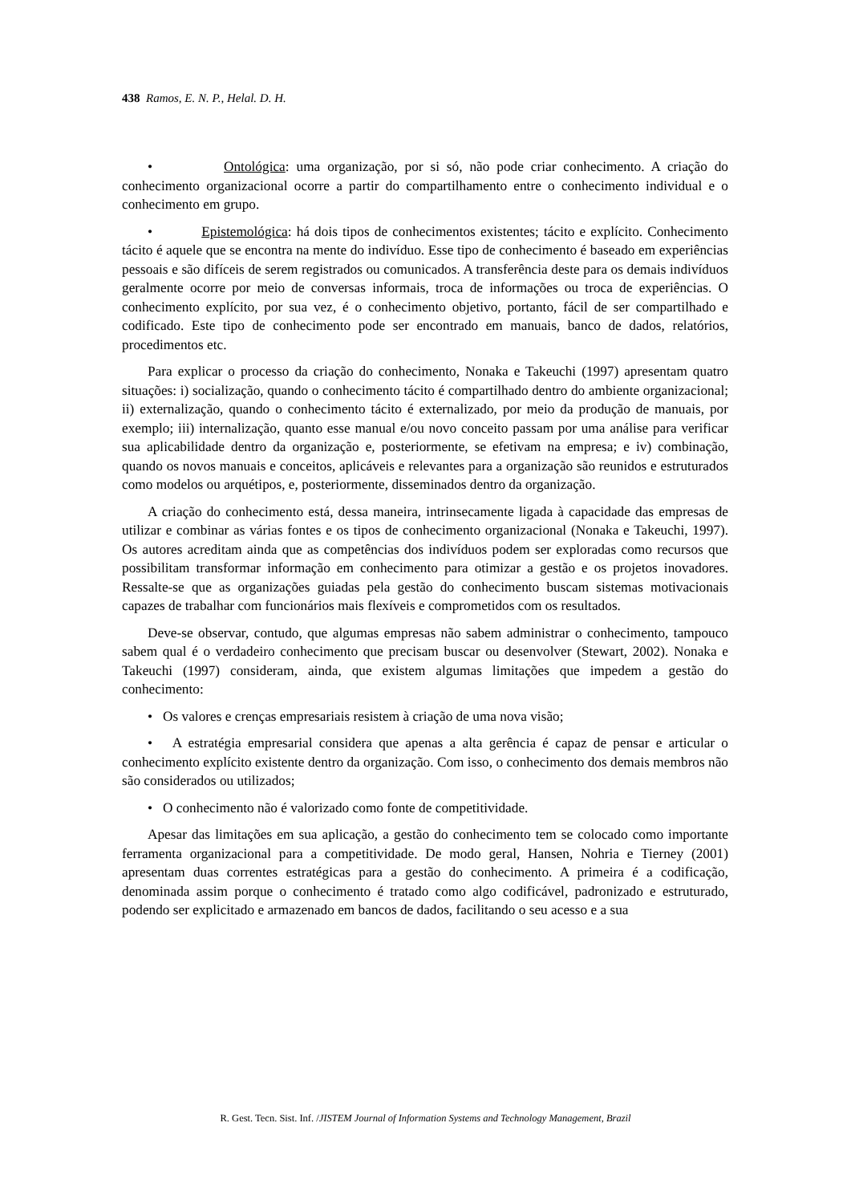438 Ramos, E. N. P., Helal. D. H.
• Ontológica: uma organização, por si só, não pode criar conhecimento. A criação do conhecimento organizacional ocorre a partir do compartilhamento entre o conhecimento individual e o conhecimento em grupo.
• Epistemológica: há dois tipos de conhecimentos existentes; tácito e explícito. Conhecimento tácito é aquele que se encontra na mente do indivíduo. Esse tipo de conhecimento é baseado em experiências pessoais e são difíceis de serem registrados ou comunicados. A transferência deste para os demais indivíduos geralmente ocorre por meio de conversas informais, troca de informações ou troca de experiências. O conhecimento explícito, por sua vez, é o conhecimento objetivo, portanto, fácil de ser compartilhado e codificado. Este tipo de conhecimento pode ser encontrado em manuais, banco de dados, relatórios, procedimentos etc.
Para explicar o processo da criação do conhecimento, Nonaka e Takeuchi (1997) apresentam quatro situações: i) socialização, quando o conhecimento tácito é compartilhado dentro do ambiente organizacional; ii) externalização, quando o conhecimento tácito é externalizado, por meio da produção de manuais, por exemplo; iii) internalização, quanto esse manual e/ou novo conceito passam por uma análise para verificar sua aplicabilidade dentro da organização e, posteriormente, se efetivam na empresa; e iv) combinação, quando os novos manuais e conceitos, aplicáveis e relevantes para a organização são reunidos e estruturados como modelos ou arquétipos, e, posteriormente, disseminados dentro da organização.
A criação do conhecimento está, dessa maneira, intrinsecamente ligada à capacidade das empresas de utilizar e combinar as várias fontes e os tipos de conhecimento organizacional (Nonaka e Takeuchi, 1997). Os autores acreditam ainda que as competências dos indivíduos podem ser exploradas como recursos que possibilitam transformar informação em conhecimento para otimizar a gestão e os projetos inovadores. Ressalte-se que as organizações guiadas pela gestão do conhecimento buscam sistemas motivacionais capazes de trabalhar com funcionários mais flexíveis e comprometidos com os resultados.
Deve-se observar, contudo, que algumas empresas não sabem administrar o conhecimento, tampouco sabem qual é o verdadeiro conhecimento que precisam buscar ou desenvolver (Stewart, 2002). Nonaka e Takeuchi (1997) consideram, ainda, que existem algumas limitações que impedem a gestão do conhecimento:
• Os valores e crenças empresariais resistem à criação de uma nova visão;
• A estratégia empresarial considera que apenas a alta gerência é capaz de pensar e articular o conhecimento explícito existente dentro da organização. Com isso, o conhecimento dos demais membros não são considerados ou utilizados;
• O conhecimento não é valorizado como fonte de competitividade.
Apesar das limitações em sua aplicação, a gestão do conhecimento tem se colocado como importante ferramenta organizacional para a competitividade. De modo geral, Hansen, Nohria e Tierney (2001) apresentam duas correntes estratégicas para a gestão do conhecimento. A primeira é a codificação, denominada assim porque o conhecimento é tratado como algo codificável, padronizado e estruturado, podendo ser explicitado e armazenado em bancos de dados, facilitando o seu acesso e a sua
R. Gest. Tecn. Sist. Inf. /JISTEM Journal of Information Systems and Technology Management, Brazil